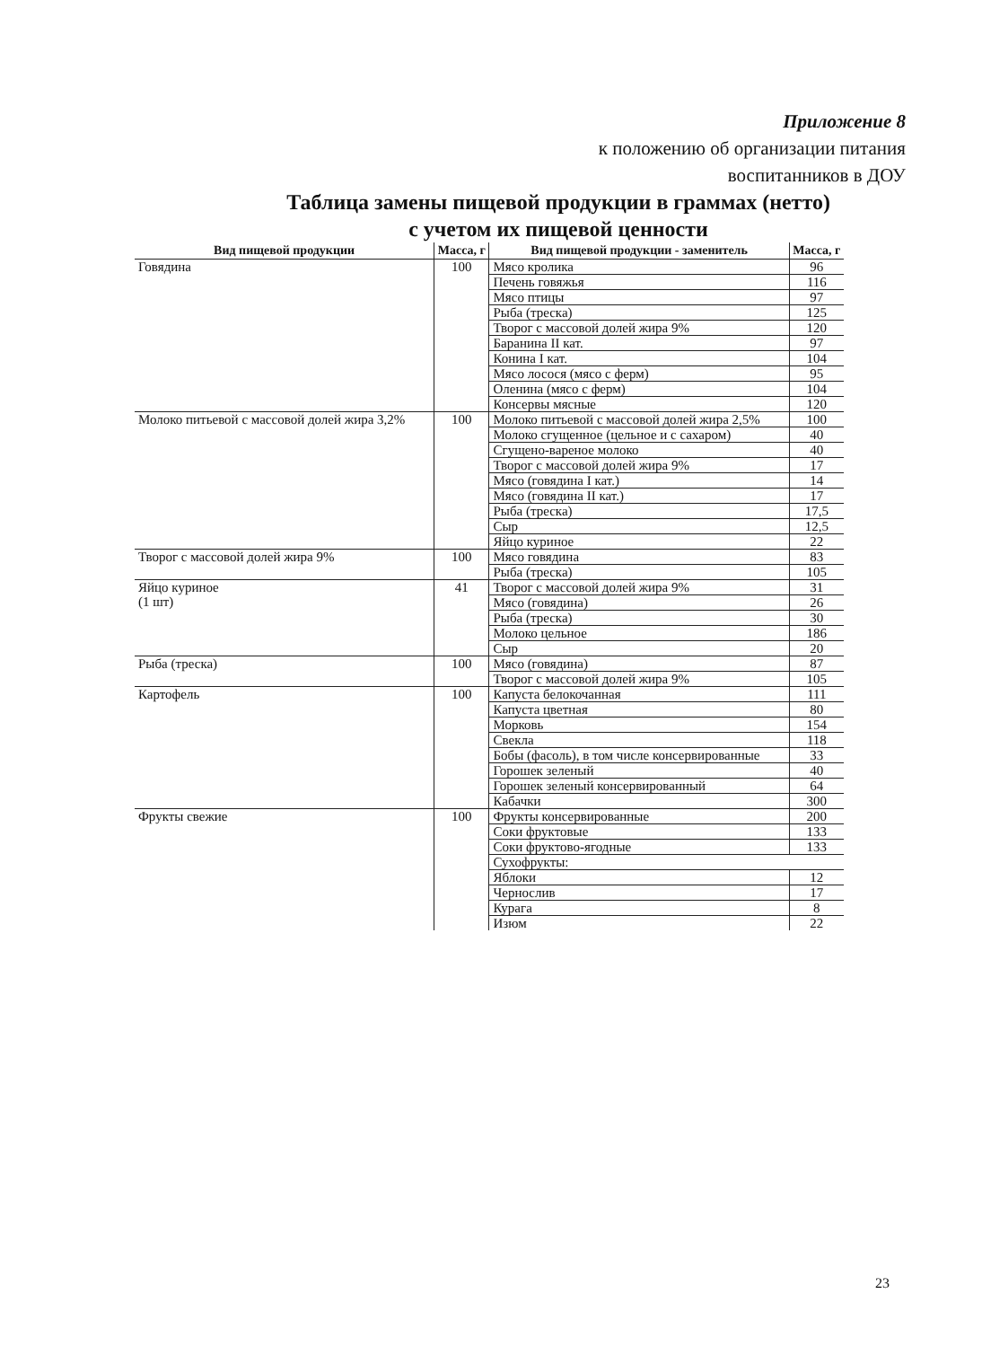Приложение 8
к положению об организации питания
воспитанников в ДОУ
Таблица замены пищевой продукции в граммах (нетто)
с учетом их пищевой ценности
| Вид пищевой продукции | Масса, г | Вид пищевой продукции - заменитель | Масса, г |
| --- | --- | --- | --- |
| Говядина | 100 | Мясо кролика | 96 |
| | | Печень говяжья | 116 |
| | | Мясо птицы | 97 |
| | | Рыба (треска) | 125 |
| | | Творог с массовой долей жира 9% | 120 |
| | | Баранина II кат. | 97 |
| | | Конина I кат. | 104 |
| | | Мясо лосося (мясо с ферм) | 95 |
| | | Оленина (мясо с ферм) | 104 |
| | | Консервы мясные | 120 |
| Молоко питьевой с массовой долей жира 3,2% | 100 | Молоко питьевой с массовой долей жира 2,5% | 100 |
| | | Молоко сгущенное (цельное и с сахаром) | 40 |
| | | Сгущено-вареное молоко | 40 |
| | | Творог с массовой долей жира 9% | 17 |
| | | Мясо (говядина I кат.) | 14 |
| | | Мясо (говядина II кат.) | 17 |
| | | Рыба (треска) | 17,5 |
| | | Сыр | 12,5 |
| | | Яйцо куриное | 22 |
| Творог с массовой долей жира 9% | 100 | Мясо говядина | 83 |
| | | Рыба (треска) | 105 |
| Яйцо куриное (1 шт) | 41 | Творог с массовой долей жира 9% | 31 |
| | | Мясо (говядина) | 26 |
| | | Рыба (треска) | 30 |
| | | Молоко цельное | 186 |
| | | Сыр | 20 |
| Рыба (треска) | 100 | Мясо (говядина) | 87 |
| | | Творог с массовой долей жира 9% | 105 |
| Картофель | 100 | Капуста белокочанная | 111 |
| | | Капуста цветная | 80 |
| | | Морковь | 154 |
| | | Свекла | 118 |
| | | Бобы (фасоль), в том числе консервированные | 33 |
| | | Горошек зеленый | 40 |
| | | Горошек зеленый консервированный | 64 |
| | | Кабачки | 300 |
| Фрукты свежие | 100 | Фрукты консервированные | 200 |
| | | Соки фруктовые | 133 |
| | | Соки фруктово-ягодные | 133 |
| | | Сухофрукты: | |
| | | Яблоки | 12 |
| | | Чернослив | 17 |
| | | Курага | 8 |
| | | Изюм | 22 |
23